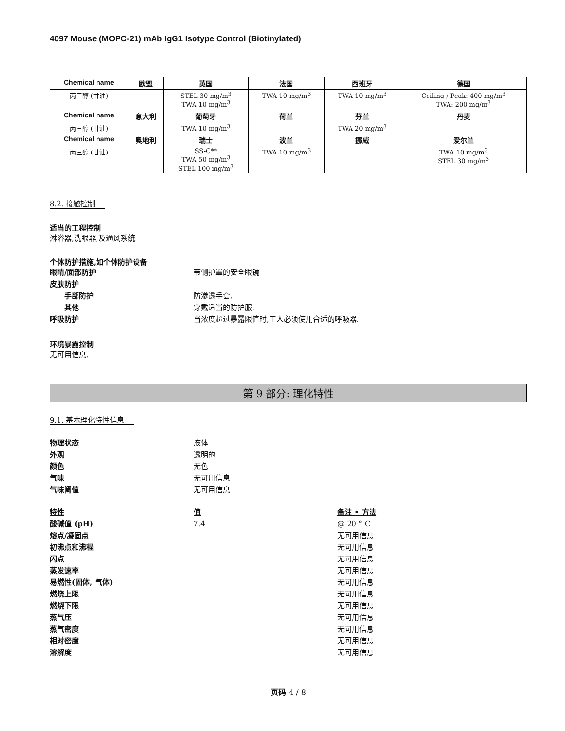4097 Mouse (MOPC-21) mAb IgG1 Isotype Control (Biotinylated)
| Chemical name | 欧盟 | 英国 | 法国 | 西班牙 | 德国 |
| --- | --- | --- | --- | --- | --- |
| 丙三醇 (甘油) | | STEL 30 mg/m<sup>3</sup> TWA 10 mg/m<sup>3</sup> | TWA 10 mg/m<sup>3</sup> | TWA 10 mg/m<sup>3</sup> | Ceiling / Peak: 400 mg/m<sup>3</sup> TWA: 200 mg/m<sup>3</sup> |
| Chemical name | 意大利 | 葡萄牙 | 荷兰 | 芬兰 | 丹麦 |
| 丙三醇 (甘油) | | TWA 10 mg/m<sup>3</sup> | | TWA 20 mg/m<sup>3</sup> | |
| Chemical name | 奥地利 | 瑞士 | 波兰 | 挪威 | 爱尔兰 |
| 丙三醇 (甘油) | | SS-C** TWA 50 mg/m<sup>3</sup> STEL 100 mg/m<sup>3</sup> | TWA 10 mg/m<sup>3</sup> | | TWA 10 mg/m<sup>3</sup> STEL 30 mg/m<sup>3</sup> |
8.2. 接触控制
适当的工程控制
淋浴器,洗眼器,及通风系统.
个体防护措施,如个体防护设备
眼睛/面部防护 带侧护罩的安全眼镜
皮肤防护
手部防护 防渗透手套.
其他 穿戴适当的防护服.
呼吸防护 当浓度超过暴露限值时,工人必须使用合适的呼吸器.
环境暴露控制
无可用信息.
第 9 部分: 理化特性
9.1. 基本理化特性信息
物理状态 液体
外观 透明的
颜色 无色
气味 无可用信息
气味阈值 无可用信息
特性 值 备注 • 方法
酸碱值 (pH) 7.4 @ 20 ° C
熔点/凝固点 无可用信息
初沸点和沸程 无可用信息
闪点 无可用信息
蒸发速率 无可用信息
易燃性(固体, 气体) 无可用信息
燃烧上限 无可用信息
燃烧下限 无可用信息
蒸气压 无可用信息
蒸气密度 无可用信息
相对密度 无可用信息
溶解度 无可用信息
页码 4 / 8